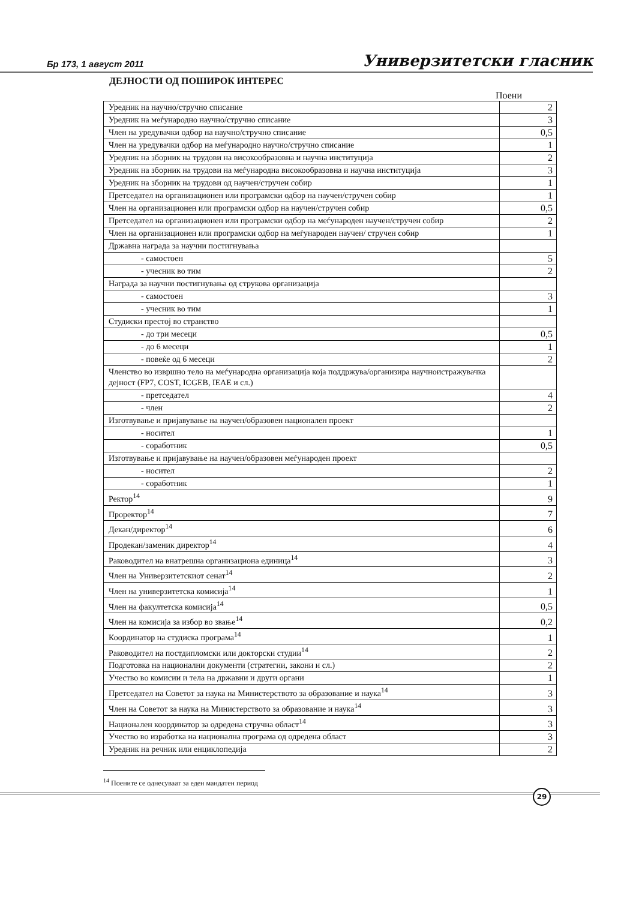Бр 173, 1 август 2011 Универзитетски гласник
ДЕЈНОСТИ ОД ПОШИРОК ИНТЕРЕС
Поени
| Уредник на научно/стручно списание | 2 |
| Уредник на меѓународно научно/стручно списание | 3 |
| Член на уредувачки одбор на научно/стручно списание | 0,5 |
| Член на уредувачки одбор на меѓународно научно/стручно списание | 1 |
| Уредник на зборник на трудови на високообразовна и научна институција | 2 |
| Уредник на зборник на трудови на меѓународна високообразовна и научна институција | 3 |
| Уредник на зборник на трудови од научен/стручен собир | 1 |
| Претседател на организационен или програмски одбор на научен/стручен собир | 1 |
| Член на организационен или програмски одбор на научен/стручен собир | 0,5 |
| Претседател на организационен или програмски одбор на меѓународен научен/стручен собир | 2 |
| Член на организационен или програмски одбор на меѓународен научен/ стручен собир | 1 |
| Државна награда за научни постигнувања | |
| - самостоен | 5 |
| - учесник во тим | 2 |
| Награда за научни постигнувања од струкова организација | |
| - самостоен | 3 |
| - учесник во тим | 1 |
| Студиски престој во странство | |
| - до три месеци | 0,5 |
| - до 6 месеци | 1 |
| - повеќе од 6 месеци | 2 |
| Членство во извршно тело на меѓународна организација која поддржува/организира научноистражувачка дејност (FP7, COST, ICGEB, IEAE и сл.) | |
| - претседател | 4 |
| - член | 2 |
| Изготвување и пријавување на научен/образовен национален проект | |
| - носител | 1 |
| - соработник | 0,5 |
| Изготвување и пријавување на научен/образовен меѓународен проект | |
| - носител | 2 |
| - соработник | 1 |
| Ректор<sup>14</sup> | 9 |
| Проректор<sup>14</sup> | 7 |
| Декан/директор<sup>14</sup> | 6 |
| Продекан/заменик директор<sup>14</sup> | 4 |
| Раководител на внатрешна организациона единица<sup>14</sup> | 3 |
| Член на Универзитетскиот сенат<sup>14</sup> | 2 |
| Член на универзитетска комисија<sup>14</sup> | 1 |
| Член на факултетска комисија<sup>14</sup> | 0,5 |
| Член на комисија за избор во звање<sup>14</sup> | 0,2 |
| Координатор на студиска програма<sup>14</sup> | 1 |
| Раководител на постдипломски или докторски студии<sup>14</sup> | 2 |
| Подготовка на национални документи (стратегии, закони и сл.) | 2 |
| Учество во комисии и тела на државни и други органи | 1 |
| Претседател на Советот за наука на Министерството за образование и наука<sup>14</sup> | 3 |
| Член на Советот за наука на Министерството за образование и наука<sup>14</sup> | 3 |
| Национален координатор за одредена стручна област<sup>14</sup> | 3 |
| Учество во изработка на национална програма од одредена област | 3 |
| Уредник на речник или енциклопедија | 2 |
<sup>14</sup> Поените се однесуваат за еден мандатен период
29